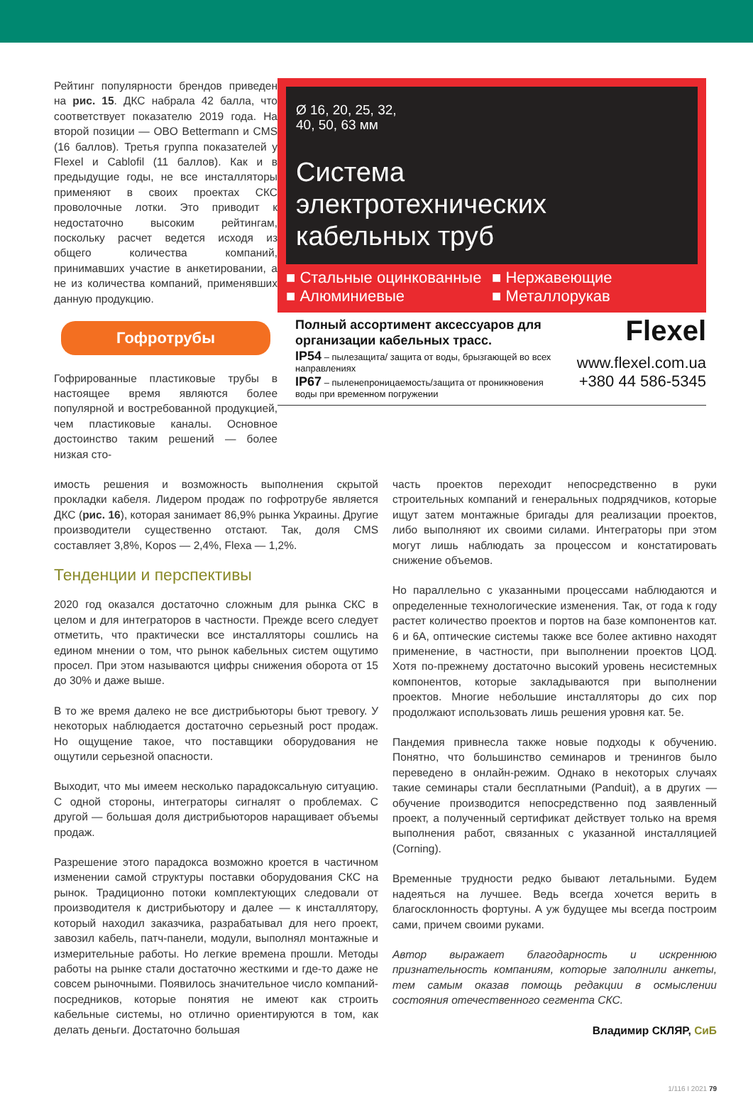Рейтинг популярности брендов приведен на рис. 15. ДКС набрала 42 балла, что соответствует показателю 2019 года. На второй позиции — OBO Bettermann и CMS (16 баллов). Третья группа показателей у Flexel и Cablofil (11 баллов). Как и в предыдущие годы, не все инсталляторы применяют в своих проектах СКС проволочные лотки. Это приводит к недостаточно высоким рейтингам, поскольку расчет ведется исходя из общего количества компаний, принимавших участие в анкетировании, а не из количества компаний, применявших данную продукцию.
Гофротрубы
Гофрированные пластиковые трубы в настоящее время являются более популярной и востребованной продукцией, чем пластиковые каналы. Основное достоинство таким решений — более низкая сто-
Ø 16, 20, 25, 32,
40, 50, 63 мм
Система
электротехнических
кабельных труб
■ Стальные оцинкованные
■ Алюминиевые
■ Нержавеющие
■ Металлорукав
Полный ассортимент аксессуаров для организации кабельных трасс.
IP54 – пылезащита/ защита от воды, брызгающей во всех направлениях
IP67 – пыленепроницаемость/защита от проникновения воды при временном погружении
Flexel
www.flexel.com.ua
+380 44 586-5345
имость решения и возможность выполнения скрытой прокладки кабеля. Лидером продаж по гофротрубе является ДКС (рис. 16), которая занимает 86,9% рынка Украины. Другие производители существенно отстают. Так, доля CMS составляет 3,8%, Kopos — 2,4%, Flexa — 1,2%.
Тенденции и перспективы
2020 год оказался достаточно сложным для рынка СКС в целом и для интеграторов в частности. Прежде всего следует отметить, что практически все инсталляторы сошлись на едином мнении о том, что рынок кабельных систем ощутимо просел. При этом называются цифры снижения оборота от 15 до 30% и даже выше.
В то же время далеко не все дистрибьюторы бьют тревогу. У некоторых наблюдается достаточно серьезный рост продаж. Но ощущение такое, что поставщики оборудования не ощутили серьезной опасности.
Выходит, что мы имеем несколько парадоксальную ситуацию. С одной стороны, интеграторы сигналят о проблемах. С другой — большая доля дистрибьюторов наращивает объемы продаж.
Разрешение этого парадокса возможно кроется в частичном изменении самой структуры поставки оборудования СКС на рынок. Традиционно потоки комплектующих следовали от производителя к дистрибьютору и далее — к инсталлятору, который находил заказчика, разрабатывал для него проект, завозил кабель, патч-панели, модули, выполнял монтажные и измерительные работы. Но легкие времена прошли. Методы работы на рынке стали достаточно жесткими и где-то даже не совсем рыночными. Появилось значительное число компаний-посредников, которые понятия не имеют как строить кабельные системы, но отлично ориентируются в том, как делать деньги. Достаточно большая
часть проектов переходит непосредственно в руки строительных компаний и генеральных подрядчиков, которые ищут затем монтажные бригады для реализации проектов, либо выполняют их своими силами. Интеграторы при этом могут лишь наблюдать за процессом и констатировать снижение объемов.
Но параллельно с указанными процессами наблюдаются и определенные технологические изменения. Так, от года к году растет количество проектов и портов на базе компонентов кат. 6 и 6А, оптические системы также все более активно находят применение, в частности, при выполнении проектов ЦОД. Хотя по-прежнему достаточно высокий уровень несистемных компонентов, которые закладываются при выполнении проектов. Многие небольшие инсталляторы до сих пор продолжают использовать лишь решения уровня кат. 5е.
Пандемия привнесла также новые подходы к обучению. Понятно, что большинство семинаров и тренингов было переведено в онлайн-режим. Однако в некоторых случаях такие семинары стали бесплатными (Panduit), а в других — обучение производится непосредственно под заявленный проект, а полученный сертификат действует только на время выполнения работ, связанных с указанной инсталляцией (Corning).
Временные трудности редко бывают летальными. Будем надеяться на лучшее. Ведь всегда хочется верить в благосклонность фортуны. А уж будущее мы всегда построим сами, причем своими руками.
Автор выражает благодарность и искреннюю признательность компаниям, которые заполнили анкеты, тем самым оказав помощь редакции в осмыслении состояния отечественного сегмента СКС.
Владимир СКЛЯР, СиБ
1/116 I 2021 79